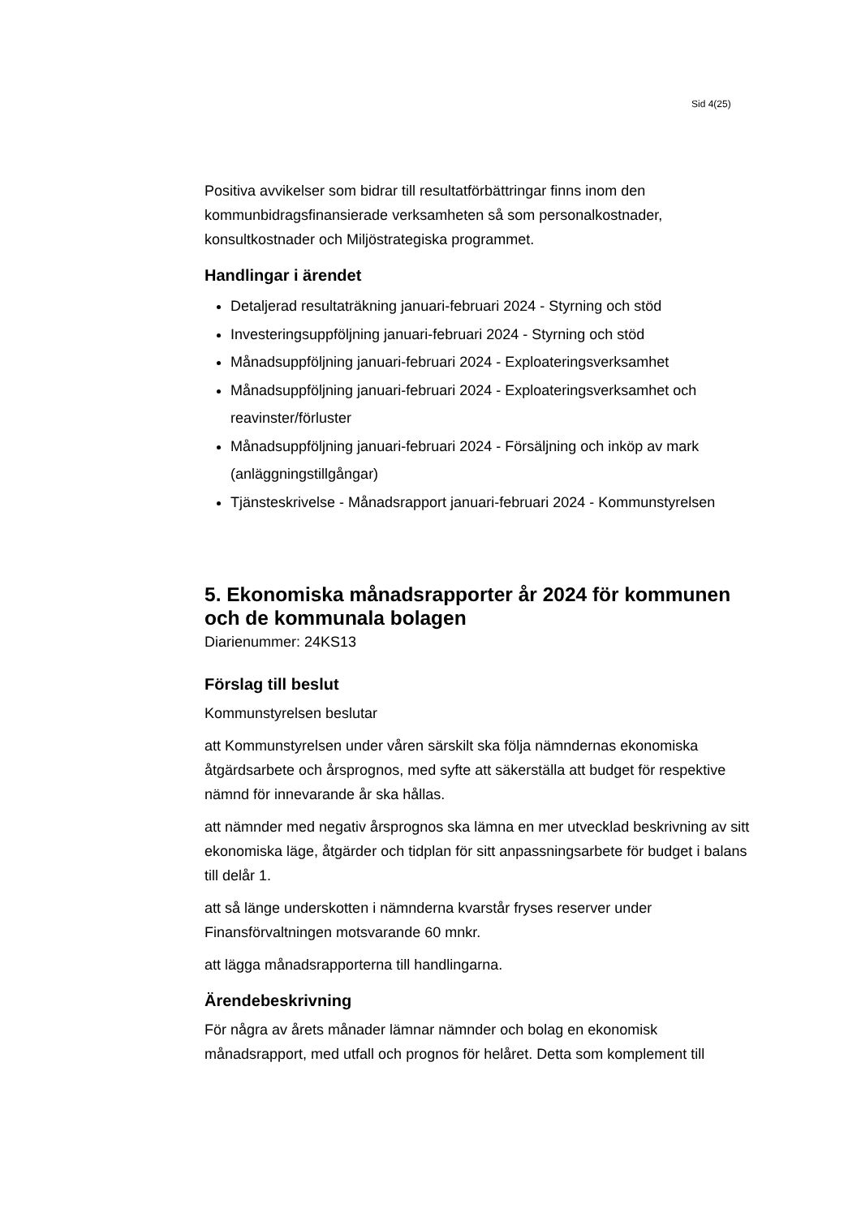Sid 4(25)
Positiva avvikelser som bidrar till resultatförbättringar finns inom den kommunbidragsfinansierade verksamheten så som personalkostnader, konsultkostnader och Miljöstrategiska programmet.
Handlingar i ärendet
Detaljerad resultaträkning januari-februari 2024 - Styrning och stöd
Investeringsuppföljning januari-februari 2024 - Styrning och stöd
Månadsuppföljning januari-februari 2024 - Exploateringsverksamhet
Månadsuppföljning januari-februari 2024 - Exploateringsverksamhet och reavinster/förluster
Månadsuppföljning januari-februari 2024 - Försäljning och inköp av mark (anläggningstillgångar)
Tjänsteskrivelse - Månadsrapport januari-februari 2024 - Kommunstyrelsen
5. Ekonomiska månadsrapporter år 2024 för kommunen och de kommunala bolagen
Diarienummer: 24KS13
Förslag till beslut
Kommunstyrelsen beslutar
att Kommunstyrelsen under våren särskilt ska följa nämndernas ekonomiska åtgärdsarbete och årsprognos, med syfte att säkerställa att budget för respektive nämnd för innevarande år ska hållas.
att nämnder med negativ årsprognos ska lämna en mer utvecklad beskrivning av sitt ekonomiska läge, åtgärder och tidplan för sitt anpassningsarbete för budget i balans till delår 1.
att så länge underskotten i nämnderna kvarstår fryses reserver under Finansförvaltningen motsvarande 60 mnkr.
att lägga månadsrapporterna till handlingarna.
Ärendebeskrivning
För några av årets månader lämnar nämnder och bolag en ekonomisk månadsrapport, med utfall och prognos för helåret. Detta som komplement till